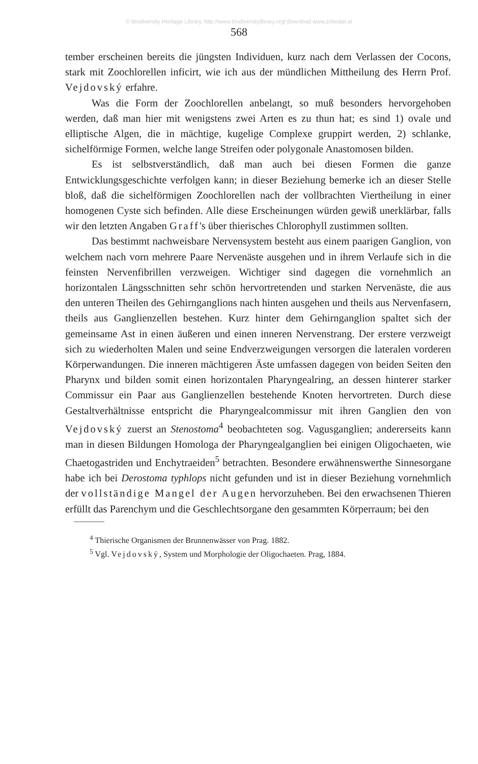© Biodiversity Heritage Library, http://www.biodiversitylibrary.org/;download www.zobodat.at
568
tember erscheinen bereits die jüngsten Individuen, kurz nach dem Verlassen der Cocons, stark mit Zoochlorellen inficirt, wie ich aus der mündlichen Mittheilung des Herrn Prof. Vejdovský erfahre.
Was die Form der Zoochlorellen anbelangt, so muß besonders hervorgehoben werden, daß man hier mit wenigstens zwei Arten es zu thun hat; es sind 1) ovale und elliptische Algen, die in mächtige, kugelige Complexe gruppirt werden, 2) schlanke, sichelförmige Formen, welche lange Streifen oder polygonale Anastomosen bilden.
Es ist selbstverständlich, daß man auch bei diesen Formen die ganze Entwicklungsgeschichte verfolgen kann; in dieser Beziehung bemerke ich an dieser Stelle bloß, daß die sichelförmigen Zoochlorellen nach der vollbrachten Viertheilung in einer homogenen Cyste sich befinden. Alle diese Erscheinungen würden gewiß unerklärbar, falls wir den letzten Angaben Graff's über thierisches Chlorophyll zustimmen sollten.
Das bestimmt nachweisbare Nervensystem besteht aus einem paarigen Ganglion, von welchem nach vorn mehrere Paare Nervenäste ausgehen und in ihrem Verlaufe sich in die feinsten Nervenfibrillen verzweigen. Wichtiger sind dagegen die vornehmlich an horizontalen Längsschnitten sehr schön hervortretenden und starken Nervenäste, die aus den unteren Theilen des Gehirnganglions nach hinten ausgehen und theils aus Nervenfasern, theils aus Ganglienzellen bestehen. Kurz hinter dem Gehirnganglion spaltet sich der gemeinsame Ast in einen äußeren und einen inneren Nervenstrang. Der erstere verzweigt sich zu wiederholten Malen und seine Endverzweigungen versorgen die lateralen vorderen Körperwandungen. Die inneren mächtigeren Äste umfassen dagegen von beiden Seiten den Pharynx und bilden somit einen horizontalen Pharyngealring, an dessen hinterer starker Commissur ein Paar aus Ganglienzellen bestehende Knoten hervortreten. Durch diese Gestaltverhältnisse entspricht die Pharyngealcommissur mit ihren Ganglien den von Vejdovský zuerst an Stenostoma<sup>4</sup> beobachteten sog. Vagusganglien; andererseits kann man in diesen Bildungen Homologa der Pharyngealganglien bei einigen Oligochaeten, wie Chaetogastriden und Enchytraeiden<sup>5</sup> betrachten. Besondere erwähnenswerthe Sinnesorgane habe ich bei Derostoma typhlops nicht gefunden und ist in dieser Beziehung vornehmlich der vollständige Mangel der Augen hervorzuheben. Bei den erwachsenen Thieren erfüllt das Parenchym und die Geschlechtsorgane den gesammten Körperraum; bei den
<sup>4</sup> Thierische Organismen der Brunnenwässer von Prag. 1882.
<sup>5</sup> Vgl. Vejdovský, System und Morphologie der Oligochaeten. Prag, 1884.